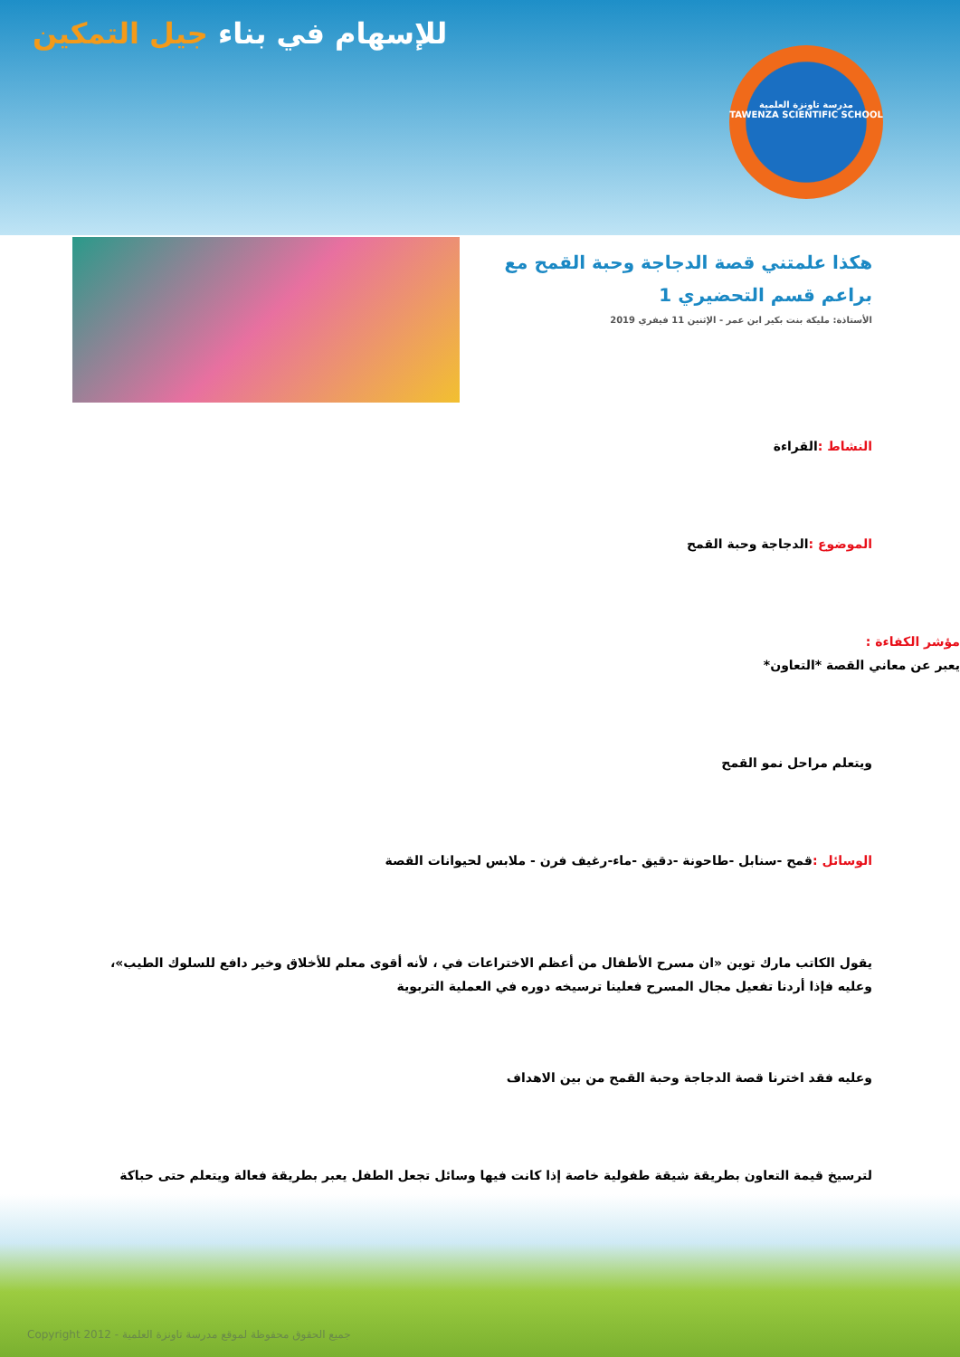للإسهام في بناء جيل التمكين
مدرسة تاونزة العلمية
TAWENZA SCIENTIFIC SCHOOL
هكذا علمتني قصة الدجاجة وحبة القمح مع براعم قسم التحضيري 1
الأستاذة: مليكة بنت بكير ابن عمر - الإثنين 11 فيفري 2019
النشاط : القراءة
الموضوع : الدجاجة وحبة القمح
مؤشر الكفاءة :
يعبر عن معاني القصة *التعاون*
ويتعلم مراحل نمو القمح
الوسائل : قمح -سنابل -طاحونة -دقيق -ماء-رغيف فرن - ملابس لحيوانات القصة
يقول الكاتب مارك توين «ان مسرح الأطفال من أعظم الاختراعات في ، لأنه أقوى معلم للأخلاق وخير دافع للسلوك الطيب»، وعليه فإذا أردنا تفعيل مجال المسرح فعلينا ترسيخه دوره في العملية التربوية
وعليه فقد اخترنا قصة الدجاجة وحبة القمح من بين الاهداف
لترسيخ قيمة التعاون بطريقة شيقة طفولية خاصة إذا كانت فيها وسائل تجعل الطفل يعبر بطريقة فعالة ويتعلم حتى حباكة
Copyright 2012 - جميع الحقوق محفوظة لموقع مدرسة تاونزة العلمية